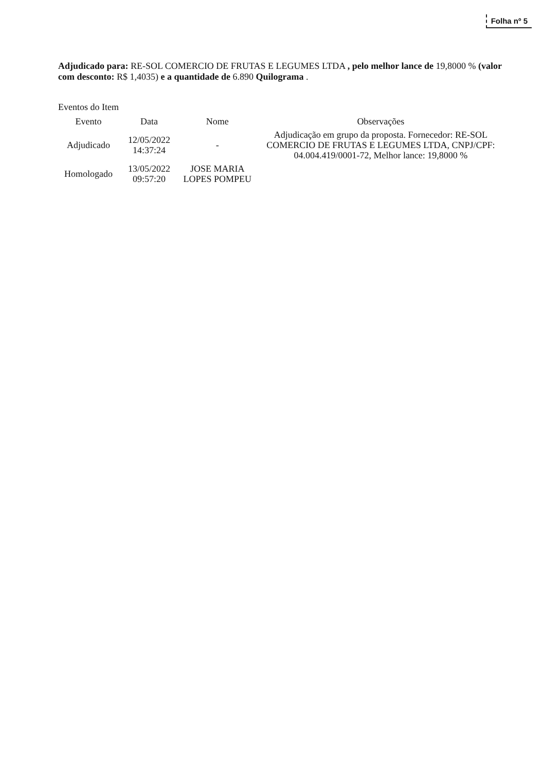Folha nº 5
Adjudicado para: RE-SOL COMERCIO DE FRUTAS E LEGUMES LTDA , pelo melhor lance de 19,8000 % (valor com desconto: R$ 1,4035) e a quantidade de 6.890 Quilograma .
Eventos do Item
| Evento | Data | Nome | Observações |
| --- | --- | --- | --- |
| Adjudicado | 12/05/2022 14:37:24 | - | Adjudicação em grupo da proposta. Fornecedor: RE-SOL COMERCIO DE FRUTAS E LEGUMES LTDA, CNPJ/CPF: 04.004.419/0001-72, Melhor lance: 19,8000 % |
| Homologado | 13/05/2022 09:57:20 | JOSE MARIA LOPES POMPEU | |